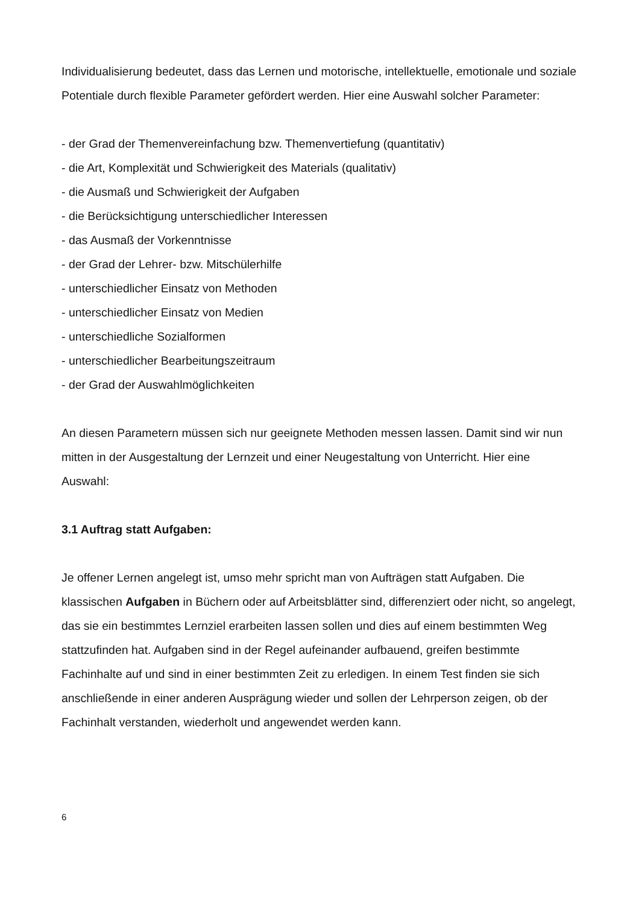Individualisierung bedeutet, dass das Lernen und motorische, intellektuelle, emotionale und soziale Potentiale durch flexible Parameter gefördert werden. Hier eine Auswahl solcher Parameter:
- der Grad der Themenvereinfachung bzw. Themenvertiefung (quantitativ)
- die Art, Komplexität und Schwierigkeit des Materials (qualitativ)
- die Ausmaß und Schwierigkeit der Aufgaben
- die Berücksichtigung unterschiedlicher Interessen
- das Ausmaß der Vorkenntnisse
- der Grad der Lehrer- bzw. Mitschülerhilfe
- unterschiedlicher Einsatz von Methoden
- unterschiedlicher Einsatz von Medien
- unterschiedliche Sozialformen
- unterschiedlicher Bearbeitungszeitraum
- der Grad der Auswahlmöglichkeiten
An diesen Parametern müssen sich nur geeignete Methoden messen lassen. Damit sind wir nun mitten in der Ausgestaltung der Lernzeit und einer Neugestaltung von Unterricht. Hier eine Auswahl:
3.1 Auftrag statt Aufgaben:
Je offener Lernen angelegt ist, umso mehr spricht man von Aufträgen statt Aufgaben. Die klassischen Aufgaben in Büchern oder auf Arbeitsblätter sind, differenziert oder nicht, so angelegt, das sie ein bestimmtes Lernziel erarbeiten lassen sollen und dies auf einem bestimmten Weg stattzufinden hat. Aufgaben sind in der Regel aufeinander aufbauend, greifen bestimmte Fachinhalte auf und sind in einer bestimmten Zeit zu erledigen. In einem Test finden sie sich anschließende in einer anderen Ausprägung wieder und sollen der Lehrperson zeigen, ob der Fachinhalt verstanden, wiederholt und angewendet werden kann.
6